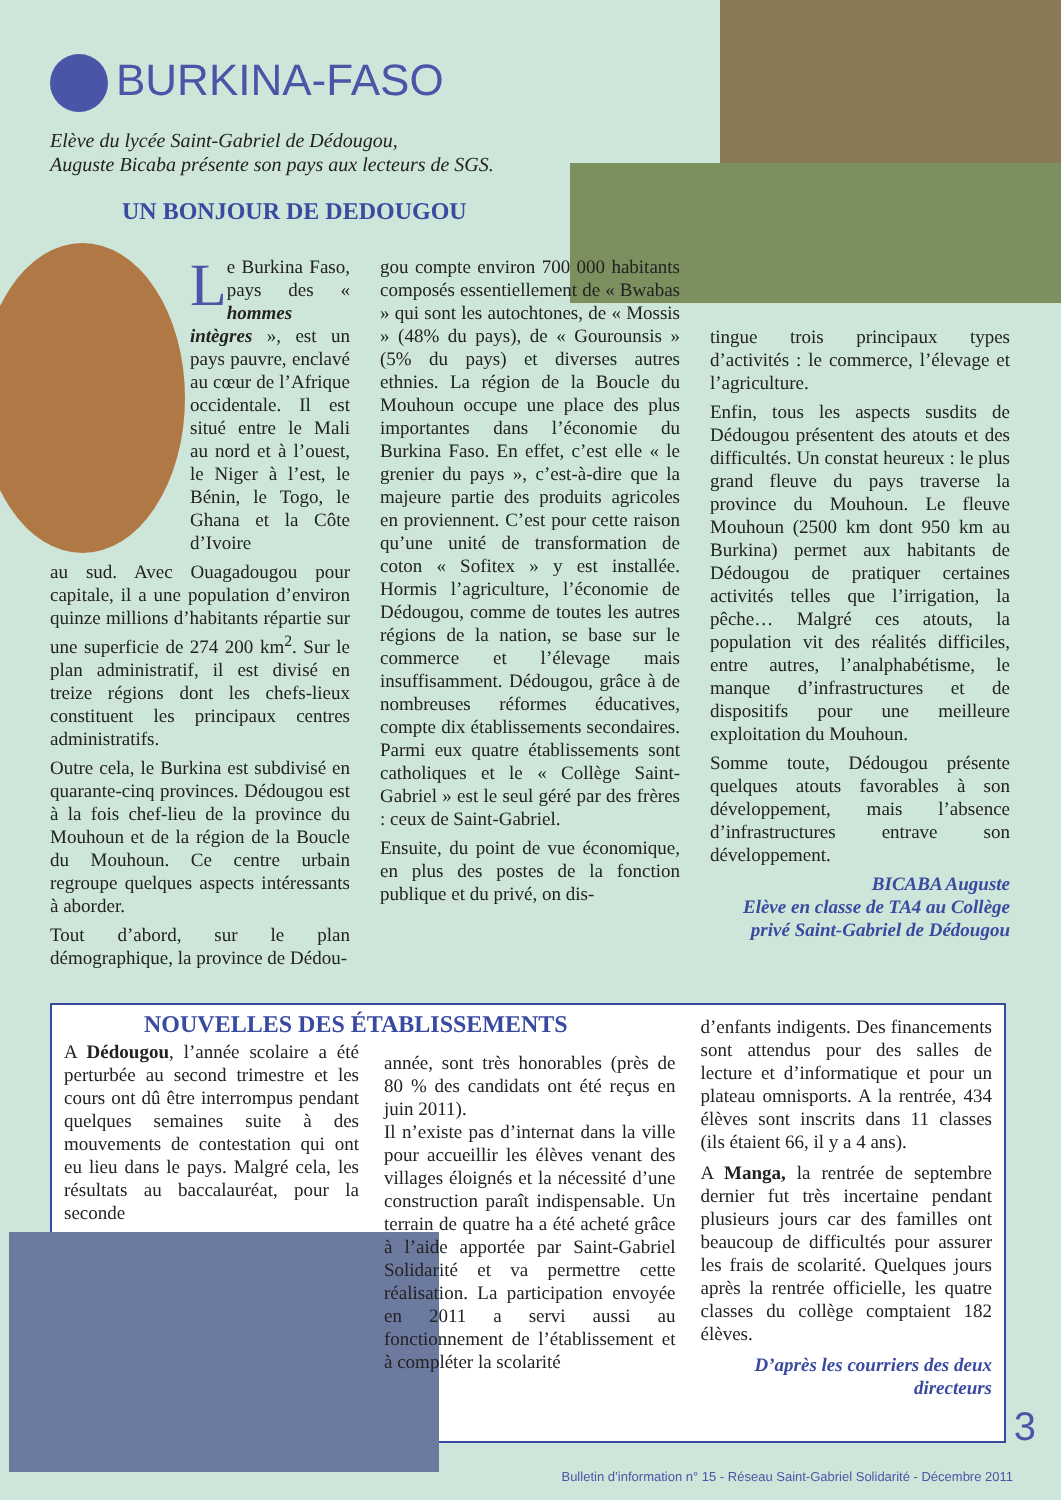BURKINA-FASO
Elève du lycée Saint-Gabriel de Dédougou,
Auguste Bicaba présente son pays aux lecteurs de SGS.
UN BONJOUR DE DEDOUGOU
Le Burkina Faso, pays des « hommes intègres », est un pays pauvre, enclavé au cœur de l’Afrique occidentale. Il est situé entre le Mali au nord et à l’ouest, le Niger à l’est, le Bénin, le Togo, le Ghana et la Côte d’Ivoire
au sud. Avec Ouagadougou pour capitale, il a une population d’environ quinze millions d’habitants répartie sur une superficie de 274 200 km<sup>2</sup>. Sur le plan administratif, il est divisé en treize régions dont les chefs-lieux constituent les principaux centres administratifs.
Outre cela, le Burkina est subdivisé en quarante-cinq provinces. Dédougou est à la fois chef-lieu de la province du Mouhoun et de la région de la Boucle du Mouhoun. Ce centre urbain regroupe quelques aspects intéressants à aborder.
Tout d’abord, sur le plan démographique, la province de Dédou-
gou compte environ 700 000 habitants composés essentiellement de « Bwabas » qui sont les autochtones, de « Mossis » (48% du pays), de « Gourounsis » (5% du pays) et diverses autres ethnies. La région de la Boucle du Mouhoun occupe une place des plus importantes dans l’économie du Burkina Faso. En effet, c’est elle « le grenier du pays », c’est-à-dire que la majeure partie des produits agricoles en proviennent. C’est pour cette raison qu’une unité de transformation de coton « Sofitex » y est installée. Hormis l’agriculture, l’économie de Dédougou, comme de toutes les autres régions de la nation, se base sur le commerce et l’élevage mais insuffisamment. Dédougou, grâce à de nombreuses réformes éducatives, compte dix établissements secondaires. Parmi eux quatre établissements sont catholiques et le « Collège Saint-Gabriel » est le seul géré par des frères : ceux de Saint-Gabriel.
Ensuite, du point de vue économique, en plus des postes de la fonction publique et du privé, on dis-
tingue trois principaux types d’activités : le commerce, l’élevage et l’agriculture.
Enfin, tous les aspects susdits de Dédougou présentent des atouts et des difficultés. Un constat heureux : le plus grand fleuve du pays traverse la province du Mouhoun. Le fleuve Mouhoun (2500 km dont 950 km au Burkina) permet aux habitants de Dédougou de pratiquer certaines activités telles que l’irrigation, la pêche… Malgré ces atouts, la population vit des réalités difficiles, entre autres, l’analphabétisme, le manque d’infrastructures et de dispositifs pour une meilleure exploitation du Mouhoun.
Somme toute, Dédougou présente quelques atouts favorables à son développement, mais l’absence d’infrastructures entrave son développement.
BICABA Auguste
Elève en classe de TA4 au Collège privé Saint-Gabriel de Dédougou
NOUVELLES DES ÉTABLISSEMENTS
A Dédougou, l’année scolaire a été perturbée au second trimestre et les cours ont dû être interrompus pendant quelques semaines suite à des mouvements de contestation qui ont eu lieu dans le pays. Malgré cela, les résultats au baccalauréat, pour la seconde
année, sont très honorables (près de 80 % des candidats ont été reçus en juin 2011).
Il n’existe pas d’internat dans la ville pour accueillir les élèves venant des villages éloignés et la nécessité d’une construction paraît indispensable. Un terrain de quatre ha a été acheté grâce à l’aide apportée par Saint-Gabriel Solidarité et va permettre cette réalisation. La participation envoyée en 2011 a servi aussi au fonctionnement de l’établissement et à compléter la scolarité
d’enfants indigents. Des financements sont attendus pour des salles de lecture et d’informatique et pour un plateau omnisports. A la rentrée, 434 élèves sont inscrits dans 11 classes (ils étaient 66, il y a 4 ans).
A Manga, la rentrée de septembre dernier fut très incertaine pendant plusieurs jours car des familles ont beaucoup de difficultés pour assurer les frais de scolarité. Quelques jours après la rentrée officielle, les quatre classes du collège comptaient 182 élèves.
D’après les courriers des deux directeurs
3
Bulletin d’information n° 15 - Réseau Saint-Gabriel Solidarité - Décembre 2011